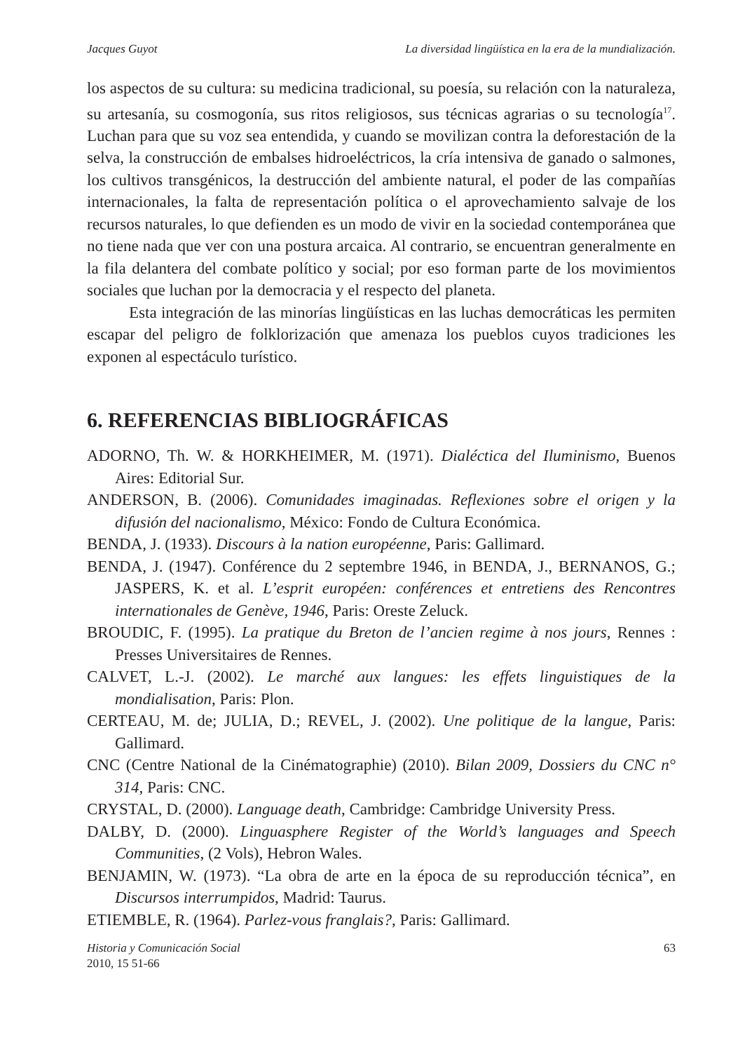Jacques Guyot La diversidad lingüística en la era de la mundialización.
los aspectos de su cultura: su medicina tradicional, su poesía, su relación con la naturaleza, su artesanía, su cosmogonía, sus ritos religiosos, sus técnicas agrarias o su tecnología<sup>17</sup>. Luchan para que su voz sea entendida, y cuando se movilizan contra la deforestación de la selva, la construcción de embalses hidroeléctricos, la cría intensiva de ganado o salmones, los cultivos transgénicos, la destrucción del ambiente natural, el poder de las compañías internacionales, la falta de representación política o el aprovechamiento salvaje de los recursos naturales, lo que defienden es un modo de vivir en la sociedad contemporánea que no tiene nada que ver con una postura arcaica. Al contrario, se encuentran generalmente en la fila delantera del combate político y social; por eso forman parte de los movimientos sociales que luchan por la democracia y el respecto del planeta.
Esta integración de las minorías lingüísticas en las luchas democráticas les permiten escapar del peligro de folklorización que amenaza los pueblos cuyos tradiciones les exponen al espectáculo turístico.
6. REFERENCIAS BIBLIOGRÁFICAS
ADORNO, Th. W. & HORKHEIMER, M. (1971). Dialéctica del Iluminismo, Buenos Aires: Editorial Sur.
ANDERSON, B. (2006). Comunidades imaginadas. Reflexiones sobre el origen y la difusión del nacionalismo, México: Fondo de Cultura Económica.
BENDA, J. (1933). Discours à la nation européenne, Paris: Gallimard.
BENDA, J. (1947). Conférence du 2 septembre 1946, in BENDA, J., BERNANOS, G.; JASPERS, K. et al. L’esprit européen: conférences et entretiens des Rencontres internationales de Genève, 1946, Paris: Oreste Zeluck.
BROUDIC, F. (1995). La pratique du Breton de l’ancien regime à nos jours, Rennes : Presses Universitaires de Rennes.
CALVET, L.-J. (2002). Le marché aux langues: les effets linguistiques de la mondialisation, Paris: Plon.
CERTEAU, M. de; JULIA, D.; REVEL, J. (2002). Une politique de la langue, Paris: Gallimard.
CNC (Centre National de la Cinématographie) (2010). Bilan 2009, Dossiers du CNC n° 314, Paris: CNC.
CRYSTAL, D. (2000). Language death, Cambridge: Cambridge University Press.
DALBY, D. (2000). Linguasphere Register of the World’s languages and Speech Communities, (2 Vols), Hebron Wales.
BENJAMIN, W. (1973). “La obra de arte en la época de su reproducción técnica”, en Discursos interrumpidos, Madrid: Taurus.
ETIEMBLE, R. (1964). Parlez-vous franglais?, Paris: Gallimard.
Historia y Comunicación Social
2010, 15 51-66 63